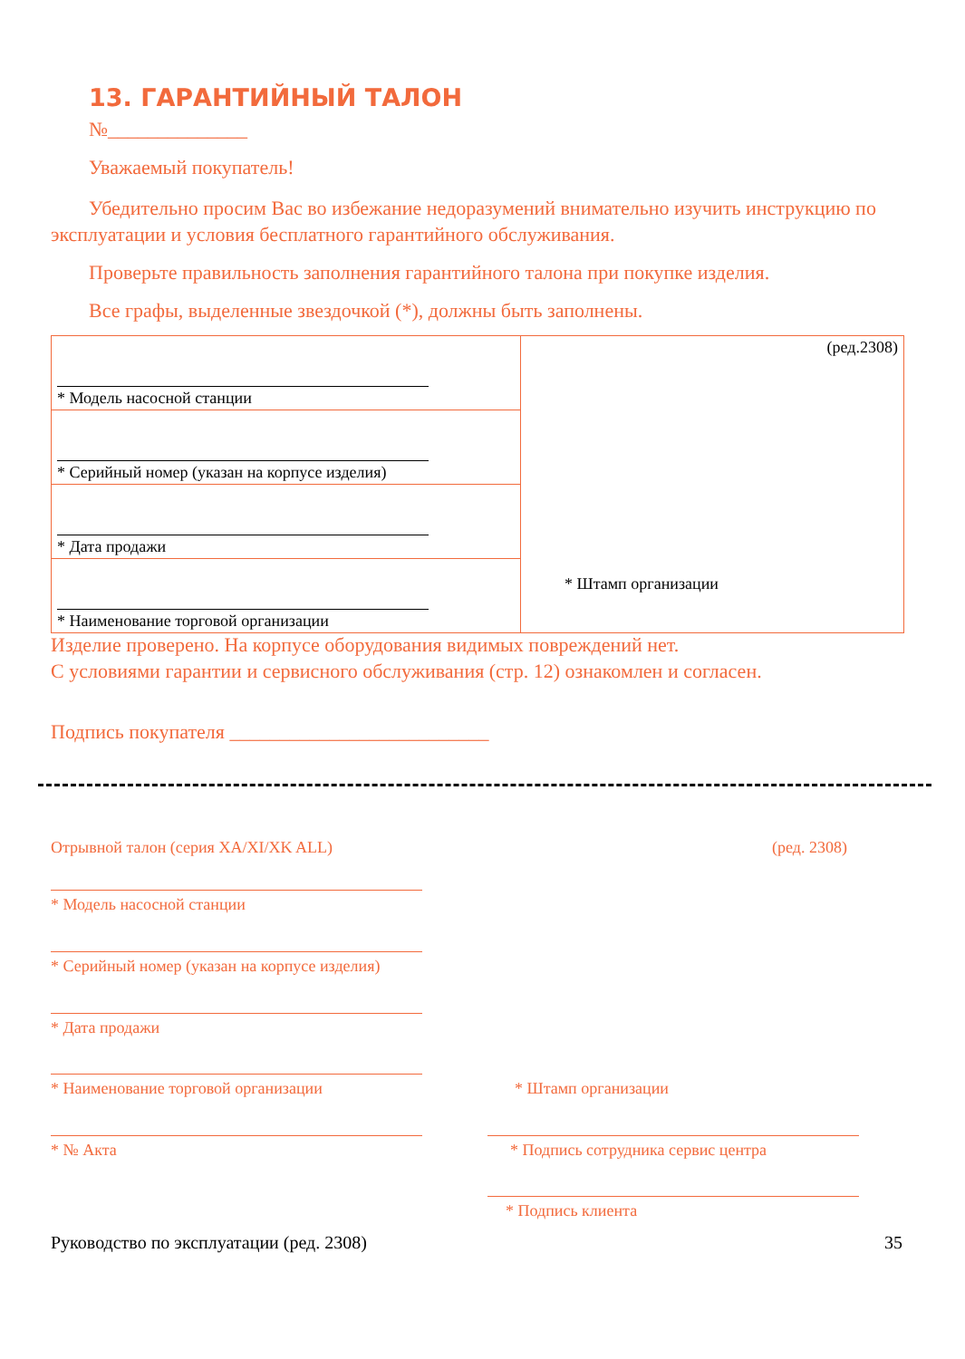13. ГАРАНТИЙНЫЙ ТАЛОН
№______________
Уважаемый покупатель!
Убедительно просим Вас во избежание недоразумений внимательно изучить инструкцию по эксплуатации и условия бесплатного гарантийного обслуживания.
Проверьте правильность заполнения гарантийного талона при покупке изделия.
Все графы, выделенные звездочкой (*), должны быть заполнены.
| * Модель насосной станции | (ред.2308) * Штамп организации |
| * Серийный номер (указан на корпусе изделия) | |
| * Дата продажи | |
| * Наименование торговой организации | |
Изделие проверено. На корпусе оборудования видимых повреждений нет.
С условиями гарантии и сервисного обслуживания (стр. 12) ознакомлен и согласен.
Подпись покупателя __________________________
Отрывной талон (серия XA/XI/XK ALL)
(ред. 2308)
* Модель насосной станции
* Серийный номер (указан на корпусе изделия)
* Дата продажи
* Наименование торговой организации
* Штамп организации
* № Акта
* Подпись сотрудника сервис центра
* Подпись клиента
Руководство по эксплуатации (ред. 2308)
35